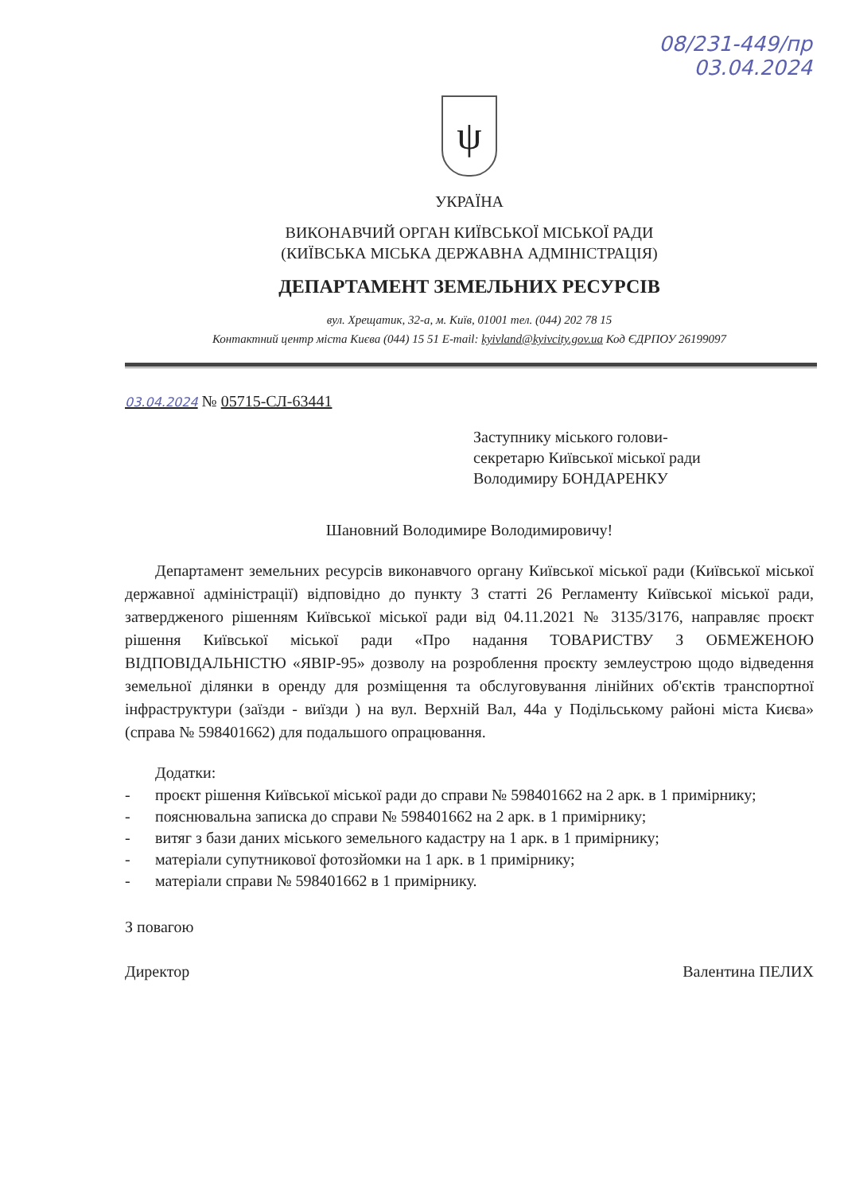08/231-449/пр
03.04.2024
ψ
УКРАЇНА
ВИКОНАВЧИЙ ОРГАН КИЇВСЬКОЇ МІСЬКОЇ РАДИ
(КИЇВСЬКА МІСЬКА ДЕРЖАВНА АДМІНІСТРАЦІЯ)
ДЕПАРТАМЕНТ ЗЕМЕЛЬНИХ РЕСУРСІВ
вул. Хрещатик, 32-а, м. Київ, 01001 тел. (044) 202 78 15
Контактний центр міста Києва (044) 15 51 E-mail: kyivland@kyivcity.gov.ua Код ЄДРПОУ 26199097
03.04.2024 № 05715-СЛ-63441
Заступнику міського голови-
секретарю Київської міської ради
Володимиру БОНДАРЕНКУ
Шановний Володимире Володимировичу!
Департамент земельних ресурсів виконавчого органу Київської міської ради (Київської міської державної адміністрації) відповідно до пункту 3 статті 26 Регламенту Київської міської ради, затвердженого рішенням Київської міської ради від 04.11.2021 № 3135/3176, направляє проєкт рішення Київської міської ради «Про надання ТОВАРИСТВУ З ОБМЕЖЕНОЮ ВІДПОВІДАЛЬНІСТЮ «ЯВІР-95» дозволу на розроблення проєкту землеустрою щодо відведення земельної ділянки в оренду для розміщення та обслуговування лінійних об'єктів транспортної інфраструктури (заїзди - виїзди ) на вул. Верхній Вал, 44а у Подільському районі міста Києва» (справа № 598401662) для подальшого опрацювання.
Додатки:
- проєкт рішення Київської міської ради до справи № 598401662 на 2 арк. в 1 примірнику;
- пояснювальна записка до справи № 598401662 на 2 арк. в 1 примірнику;
- витяг з бази даних міського земельного кадастру на 1 арк. в 1 примірнику;
- матеріали супутникової фотозйомки на 1 арк. в 1 примірнику;
- матеріали справи № 598401662 в 1 примірнику.
З повагою
Директор Валентина ПЕЛИХ